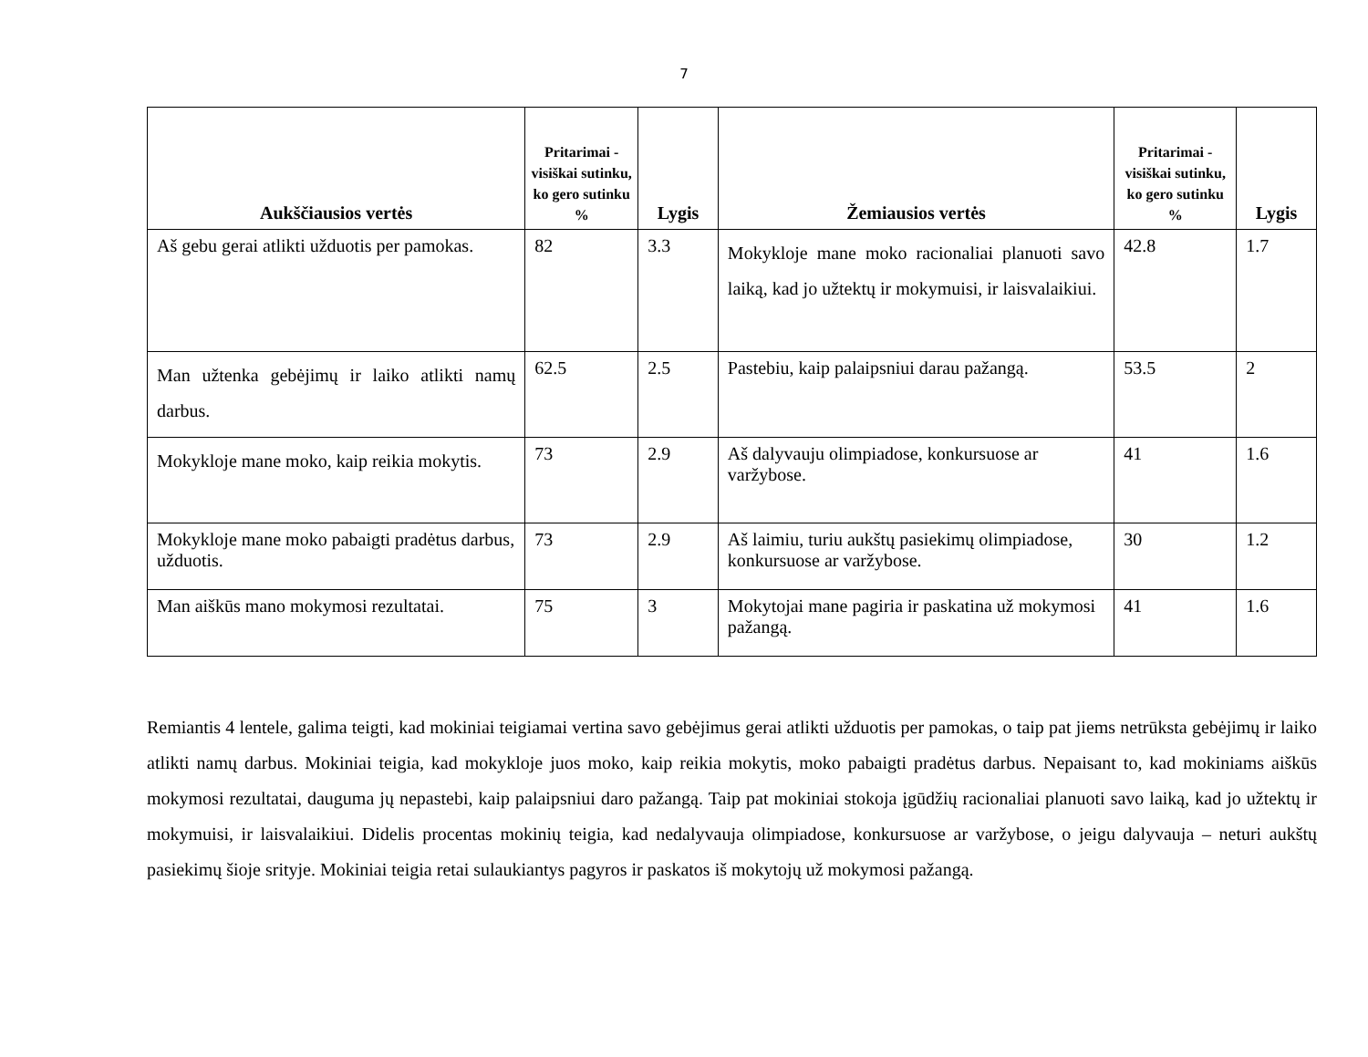7
| Aukščiausios vertės | Pritarimai - visiškai sutinku, ko gero sutinku % | Lygis | Žemiausios vertės | Pritarimai - visiškai sutinku, ko gero sutinku % | Lygis |
| --- | --- | --- | --- | --- | --- |
| Aš gebu gerai atlikti užduotis per pamokas. | 82 | 3.3 | Mokykloje mane moko racionaliai planuoti savo laiką, kad jo užtektų ir mokymuisi, ir laisvalaikiui. | 42.8 | 1.7 |
| Man užtenka gebėjimų ir laiko atlikti namų darbus. | 62.5 | 2.5 | Pastebiu, kaip palaipsniui darau pažangą. | 53.5 | 2 |
| Mokykloje mane moko, kaip reikia mokytis. | 73 | 2.9 | Aš dalyvauju olimpiadose, konkursuose ar varžybose. | 41 | 1.6 |
| Mokykloje mane moko pabaigti pradėtus darbus, užduotis. | 73 | 2.9 | Aš laimiu, turiu aukštų pasiekimų olimpiadose, konkursuose ar varžybose. | 30 | 1.2 |
| Man aiškūs mano mokymosi rezultatai. | 75 | 3 | Mokytojai mane pagiria ir paskatina už mokymosi pažangą. | 41 | 1.6 |
Remiantis 4 lentele, galima teigti, kad mokiniai teigiamai vertina savo gebėjimus gerai atlikti užduotis per pamokas, o taip pat jiems netrūksta gebėjimų ir laiko atlikti namų darbus. Mokiniai teigia, kad mokykloje juos moko, kaip reikia mokytis, moko pabaigti pradėtus darbus. Nepaisant to, kad mokiniams aiškūs mokymosi rezultatai, dauguma jų nepastebi, kaip palaipsniui daro pažangą. Taip pat mokiniai stokoja įgūdžių racionaliai planuoti savo laiką, kad jo užtektų ir mokymuisi, ir laisvalaikiui. Didelis procentas mokinių teigia, kad nedalyvauja olimpiadose, konkursuose ar varžybose, o jeigu dalyvauja – neturi aukštų pasiekimų šioje srityje. Mokiniai teigia retai sulaukiantys pagyros ir paskatos iš mokytojų už mokymosi pažangą.